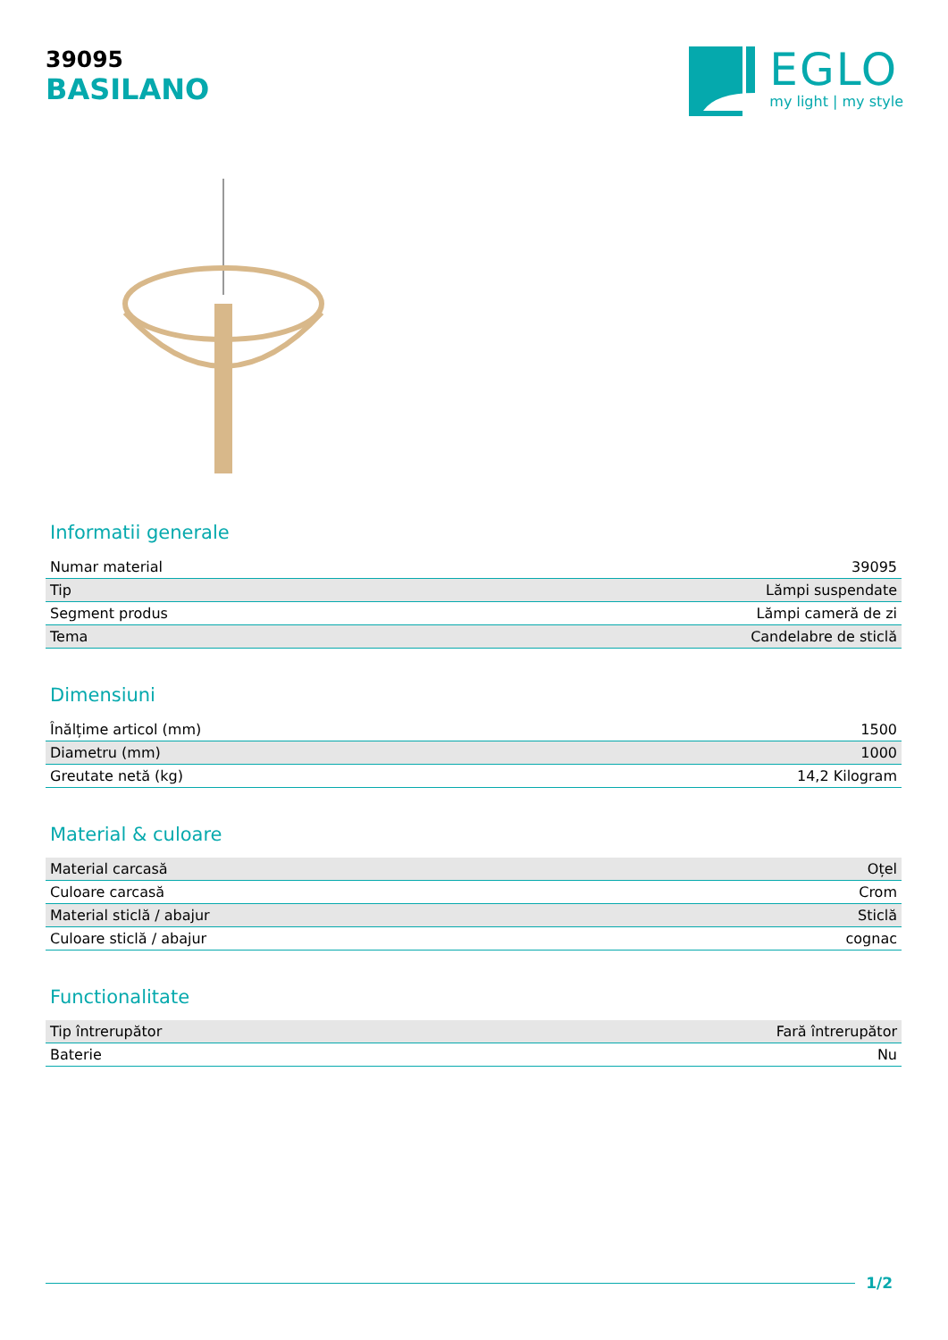39095
BASILANO
EGLO
my light | my style
Informatii generale
| Numar material | 39095 |
| Tip | Lămpi suspendate |
| Segment produs | Lămpi cameră de zi |
| Tema | Candelabre de sticlă |
Dimensiuni
| Înălțime articol (mm) | 1500 |
| Diametru (mm) | 1000 |
| Greutate netă (kg) | 14,2 Kilogram |
Material & culoare
| Material carcasă | Oțel |
| Culoare carcasă | Crom |
| Material sticlă / abajur | Sticlă |
| Culoare sticlă / abajur | cognac |
Functionalitate
| Tip întrerupător | Fară întrerupător |
| Baterie | Nu |
1/2